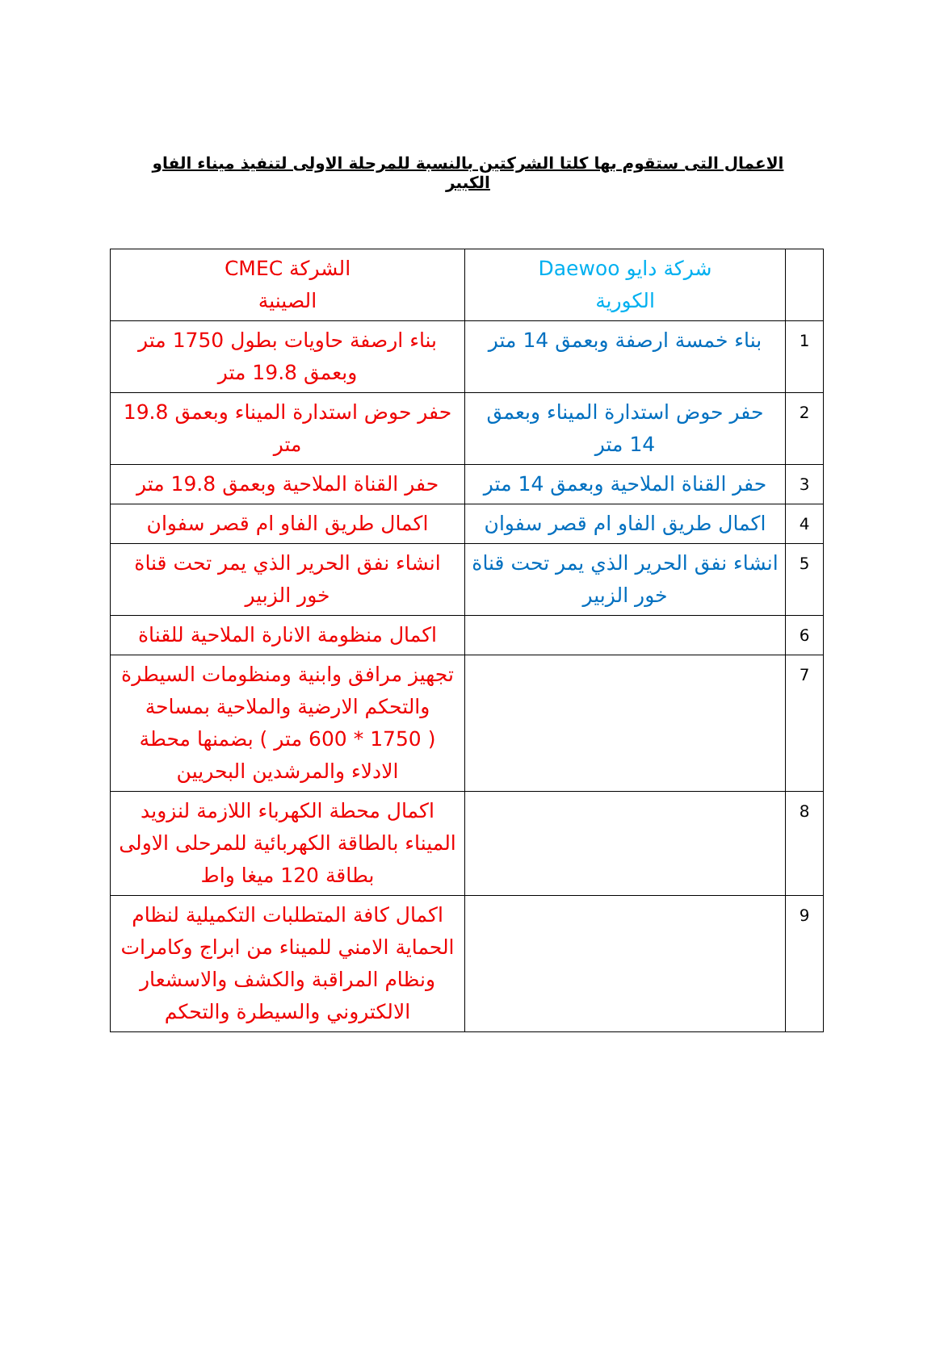الاعمال التى ستقوم بها كلتا الشركتين بالنسبة للمرحلة الاولى لتنفيذ ميناء الفاو الكبير
| | شركة دايو Daewoo الكورية | الشركة CMEC الصينية |
| 1 | بناء خمسة ارصفة وبعمق 14 متر | بناء ارصفة حاويات بطول 1750 متر وبعمق 19.8 متر |
| 2 | حفر حوض استدارة الميناء وبعمق 14 متر | حفر حوض استدارة الميناء وبعمق 19.8 متر |
| 3 | حفر القناة الملاحية وبعمق 14 متر | حفر القناة الملاحية وبعمق 19.8 متر |
| 4 | اكمال طريق الفاو ام قصر سفوان | اكمال طريق الفاو ام قصر سفوان |
| 5 | انشاء نفق الحرير الذي يمر تحت قناة خور الزبير | انشاء نفق الحرير الذي يمر تحت قناة خور الزبير |
| 6 | | اكمال منظومة الانارة الملاحية للقناة |
| 7 | | تجهيز مرافق وابنية ومنظومات السيطرة والتحكم الارضية والملاحية بمساحة ( 1750 * 600 متر ) بضمنها محطة الادلاء والمرشدين البحريين |
| 8 | | اكمال محطة الكهرباء اللازمة لنزويد الميناء بالطاقة الكهربائية للمرحلى الاولى بطاقة 120 ميغا واط |
| 9 | | اكمال كافة المتطلبات التكميلية لنظام الحماية الامني للميناء من ابراج وكامرات ونظام المراقبة والكشف والاسشعار الالكتروني والسيطرة والتحكم |